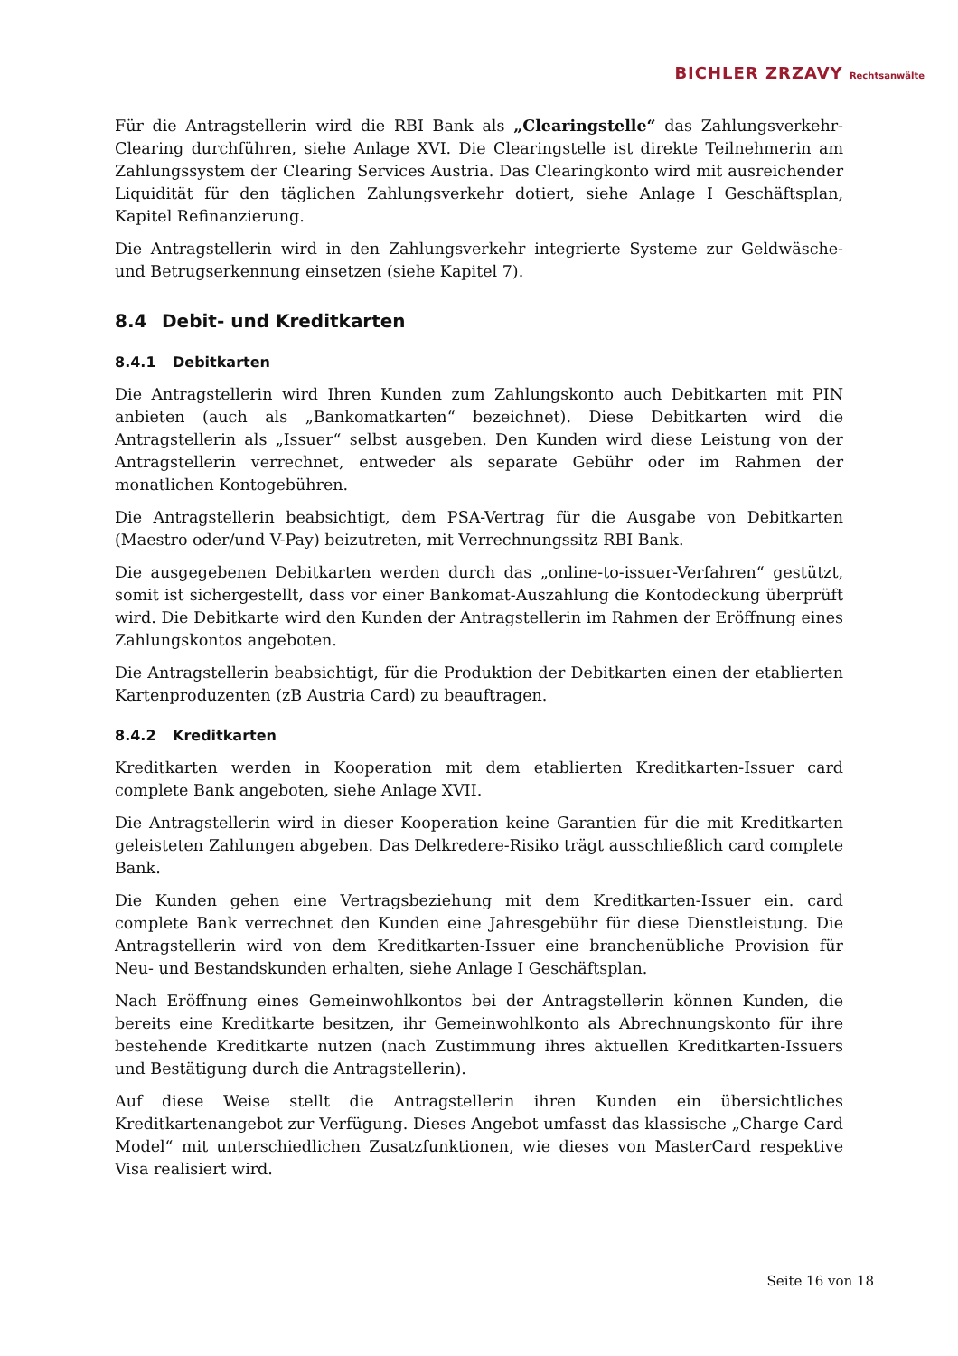BICHLER ZRZAVY Rechtsanwälte
Für die Antragstellerin wird die RBI Bank als „Clearingstelle“ das Zahlungsverkehr-Clearing durchführen, siehe Anlage XVI. Die Clearingstelle ist direkte Teilnehmerin am Zahlungssystem der Clearing Services Austria. Das Clearingkonto wird mit ausreichender Liquidität für den täglichen Zahlungsverkehr dotiert, siehe Anlage I Geschäftsplan, Kapitel Refinanzierung.
Die Antragstellerin wird in den Zahlungsverkehr integrierte Systeme zur Geldwäsche- und Betrugserkennung einsetzen (siehe Kapitel 7).
8.4 Debit- und Kreditkarten
8.4.1 Debitkarten
Die Antragstellerin wird Ihren Kunden zum Zahlungskonto auch Debitkarten mit PIN anbieten (auch als „Bankomatkarten“ bezeichnet). Diese Debitkarten wird die Antragstellerin als „Issuer“ selbst ausgeben. Den Kunden wird diese Leistung von der Antragstellerin verrechnet, entweder als separate Gebühr oder im Rahmen der monatlichen Kontogebühren.
Die Antragstellerin beabsichtigt, dem PSA-Vertrag für die Ausgabe von Debitkarten (Maestro oder/und V-Pay) beizutreten, mit Verrechnungssitz RBI Bank.
Die ausgegebenen Debitkarten werden durch das „online-to-issuer-Verfahren“ gestützt, somit ist sichergestellt, dass vor einer Bankomat-Auszahlung die Kontodeckung überprüft wird. Die Debitkarte wird den Kunden der Antragstellerin im Rahmen der Eröffnung eines Zahlungskontos angeboten.
Die Antragstellerin beabsichtigt, für die Produktion der Debitkarten einen der etablierten Kartenproduzenten (zB Austria Card) zu beauftragen.
8.4.2 Kreditkarten
Kreditkarten werden in Kooperation mit dem etablierten Kreditkarten-Issuer card complete Bank angeboten, siehe Anlage XVII.
Die Antragstellerin wird in dieser Kooperation keine Garantien für die mit Kreditkarten geleisteten Zahlungen abgeben. Das Delkredere-Risiko trägt ausschließlich card complete Bank.
Die Kunden gehen eine Vertragsbeziehung mit dem Kreditkarten-Issuer ein. card complete Bank verrechnet den Kunden eine Jahresgebühr für diese Dienstleistung. Die Antragstellerin wird von dem Kreditkarten-Issuer eine branchenübliche Provision für Neu- und Bestandskunden erhalten, siehe Anlage I Geschäftsplan.
Nach Eröffnung eines Gemeinwohlkontos bei der Antragstellerin können Kunden, die bereits eine Kreditkarte besitzen, ihr Gemeinwohlkonto als Abrechnungskonto für ihre bestehende Kreditkarte nutzen (nach Zustimmung ihres aktuellen Kreditkarten-Issuers und Bestätigung durch die Antragstellerin).
Auf diese Weise stellt die Antragstellerin ihren Kunden ein übersichtliches Kreditkartenangebot zur Verfügung. Dieses Angebot umfasst das klassische „Charge Card Model“ mit unterschiedlichen Zusatzfunktionen, wie dieses von MasterCard respektive Visa realisiert wird.
Seite 16 von 18